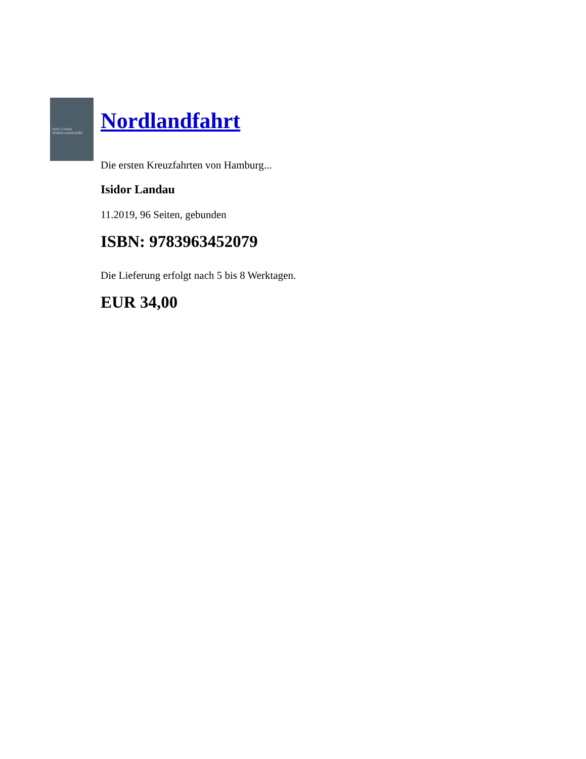Isidor Landau
NORDLANDFAHRT
Nordlandfahrt
Die ersten Kreuzfahrten von Hamburg...
Isidor Landau
11.2019, 96 Seiten, gebunden
ISBN: 9783963452079
Die Lieferung erfolgt nach 5 bis 8 Werktagen.
EUR 34,00